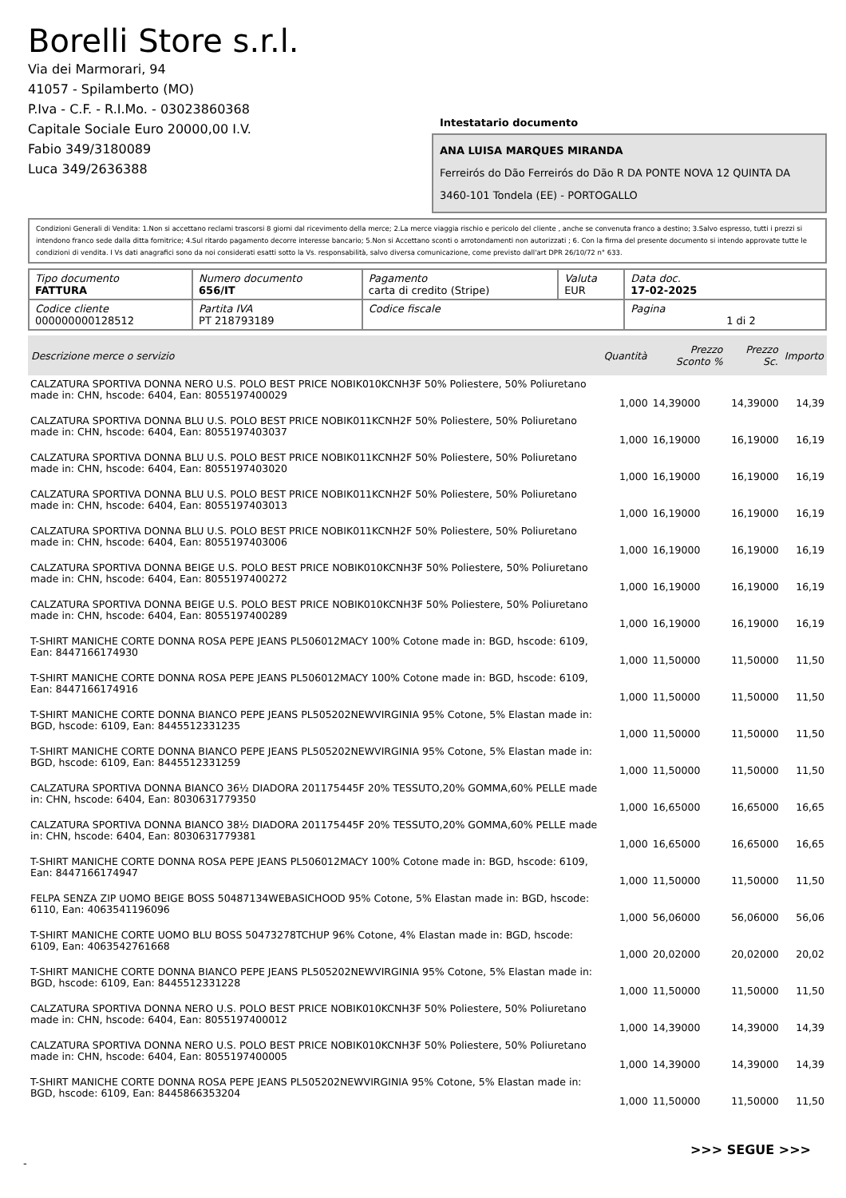Borelli Store s.r.l.
Via dei Marmorari, 94
41057 - Spilamberto (MO)
P.Iva - C.F. - R.I.Mo. - 03023860368
Capitale Sociale Euro 20000,00 I.V.
Fabio 349/3180089
Luca 349/2636388
Intestatario documento
ANA LUISA MARQUES MIRANDA
Ferreirós do Dão Ferreirós do Dão R DA PONTE NOVA 12 QUINTA DA
3460-101 Tondela (EE) - PORTOGALLO
Condizioni Generali di Vendita: 1.Non si accettano reclami trascorsi 8 giorni dal ricevimento della merce; 2.La merce viaggia rischio e pericolo del cliente , anche se convenuta franco a destino; 3.Salvo espresso, tutti i prezzi si intendono franco sede dalla ditta fornitrice; 4.Sul ritardo pagamento decorre interesse bancario; 5.Non si Accettano sconti o arrotondamenti non autorizzati ; 6. Con la firma del presente documento si intendo approvate tutte le condizioni di vendita. I Vs dati anagrafici sono da noi considerati esatti sotto la Vs. responsabilità, salvo diversa comunicazione, come previsto dall'art DPR 26/10/72 n° 633.
| Tipo documento FATTURA | Numero documento 656/IT | Pagamento carta di credito (Stripe) | Valuta EUR | Data doc. 17-02-2025 |
| Codice cliente 000000000128512 | Partita IVA PT 218793189 | Codice fiscale | | Pagina 1 di 2 |
| Descrizione merce o servizio | Quantità | Prezzo Sconto % | Prezzo Sc. | Importo |
| --- | --- | --- | --- | --- |
| CALZATURA SPORTIVA DONNA NERO U.S. POLO BEST PRICE NOBIK010KCNH3F 50% Poliestere, 50% Poliuretano made in: CHN, hscode: 6404, Ean: 8055197400029 | 1,000 | 14,39000 | 14,39000 | 14,39 |
| CALZATURA SPORTIVA DONNA BLU U.S. POLO BEST PRICE NOBIK011KCNH2F 50% Poliestere, 50% Poliuretano made in: CHN, hscode: 6404, Ean: 8055197403037 | 1,000 | 16,19000 | 16,19000 | 16,19 |
| CALZATURA SPORTIVA DONNA BLU U.S. POLO BEST PRICE NOBIK011KCNH2F 50% Poliestere, 50% Poliuretano made in: CHN, hscode: 6404, Ean: 8055197403020 | 1,000 | 16,19000 | 16,19000 | 16,19 |
| CALZATURA SPORTIVA DONNA BLU U.S. POLO BEST PRICE NOBIK011KCNH2F 50% Poliestere, 50% Poliuretano made in: CHN, hscode: 6404, Ean: 8055197403013 | 1,000 | 16,19000 | 16,19000 | 16,19 |
| CALZATURA SPORTIVA DONNA BLU U.S. POLO BEST PRICE NOBIK011KCNH2F 50% Poliestere, 50% Poliuretano made in: CHN, hscode: 6404, Ean: 8055197403006 | 1,000 | 16,19000 | 16,19000 | 16,19 |
| CALZATURA SPORTIVA DONNA BEIGE U.S. POLO BEST PRICE NOBIK010KCNH3F 50% Poliestere, 50% Poliuretano made in: CHN, hscode: 6404, Ean: 8055197400272 | 1,000 | 16,19000 | 16,19000 | 16,19 |
| CALZATURA SPORTIVA DONNA BEIGE U.S. POLO BEST PRICE NOBIK010KCNH3F 50% Poliestere, 50% Poliuretano made in: CHN, hscode: 6404, Ean: 8055197400289 | 1,000 | 16,19000 | 16,19000 | 16,19 |
| T-SHIRT MANICHE CORTE DONNA ROSA PEPE JEANS PL506012MACY 100% Cotone made in: BGD, hscode: 6109, Ean: 8447166174930 | 1,000 | 11,50000 | 11,50000 | 11,50 |
| T-SHIRT MANICHE CORTE DONNA ROSA PEPE JEANS PL506012MACY 100% Cotone made in: BGD, hscode: 6109, Ean: 8447166174916 | 1,000 | 11,50000 | 11,50000 | 11,50 |
| T-SHIRT MANICHE CORTE DONNA BIANCO PEPE JEANS PL505202NEWVIRGINIA 95% Cotone, 5% Elastan made in: BGD, hscode: 6109, Ean: 8445512331235 | 1,000 | 11,50000 | 11,50000 | 11,50 |
| T-SHIRT MANICHE CORTE DONNA BIANCO PEPE JEANS PL505202NEWVIRGINIA 95% Cotone, 5% Elastan made in: BGD, hscode: 6109, Ean: 8445512331259 | 1,000 | 11,50000 | 11,50000 | 11,50 |
| CALZATURA SPORTIVA DONNA BIANCO 36½ DIADORA 201175445F 20% TESSUTO,20% GOMMA,60% PELLE made in: CHN, hscode: 6404, Ean: 8030631779350 | 1,000 | 16,65000 | 16,65000 | 16,65 |
| CALZATURA SPORTIVA DONNA BIANCO 38½ DIADORA 201175445F 20% TESSUTO,20% GOMMA,60% PELLE made in: CHN, hscode: 6404, Ean: 8030631779381 | 1,000 | 16,65000 | 16,65000 | 16,65 |
| T-SHIRT MANICHE CORTE DONNA ROSA PEPE JEANS PL506012MACY 100% Cotone made in: BGD, hscode: 6109, Ean: 8447166174947 | 1,000 | 11,50000 | 11,50000 | 11,50 |
| FELPA SENZA ZIP UOMO BEIGE BOSS 50487134WEBASICHOOD 95% Cotone, 5% Elastan made in: BGD, hscode: 6110, Ean: 4063541196096 | 1,000 | 56,06000 | 56,06000 | 56,06 |
| T-SHIRT MANICHE CORTE UOMO BLU BOSS 50473278TCHUP 96% Cotone, 4% Elastan made in: BGD, hscode: 6109, Ean: 4063542761668 | 1,000 | 20,02000 | 20,02000 | 20,02 |
| T-SHIRT MANICHE CORTE DONNA BIANCO PEPE JEANS PL505202NEWVIRGINIA 95% Cotone, 5% Elastan made in: BGD, hscode: 6109, Ean: 8445512331228 | 1,000 | 11,50000 | 11,50000 | 11,50 |
| CALZATURA SPORTIVA DONNA NERO U.S. POLO BEST PRICE NOBIK010KCNH3F 50% Poliestere, 50% Poliuretano made in: CHN, hscode: 6404, Ean: 8055197400012 | 1,000 | 14,39000 | 14,39000 | 14,39 |
| CALZATURA SPORTIVA DONNA NERO U.S. POLO BEST PRICE NOBIK010KCNH3F 50% Poliestere, 50% Poliuretano made in: CHN, hscode: 6404, Ean: 8055197400005 | 1,000 | 14,39000 | 14,39000 | 14,39 |
| T-SHIRT MANICHE CORTE DONNA ROSA PEPE JEANS PL505202NEWVIRGINIA 95% Cotone, 5% Elastan made in: BGD, hscode: 6109, Ean: 8445866353204 | 1,000 | 11,50000 | 11,50000 | 11,50 |
>>> SEGUE >>>
-